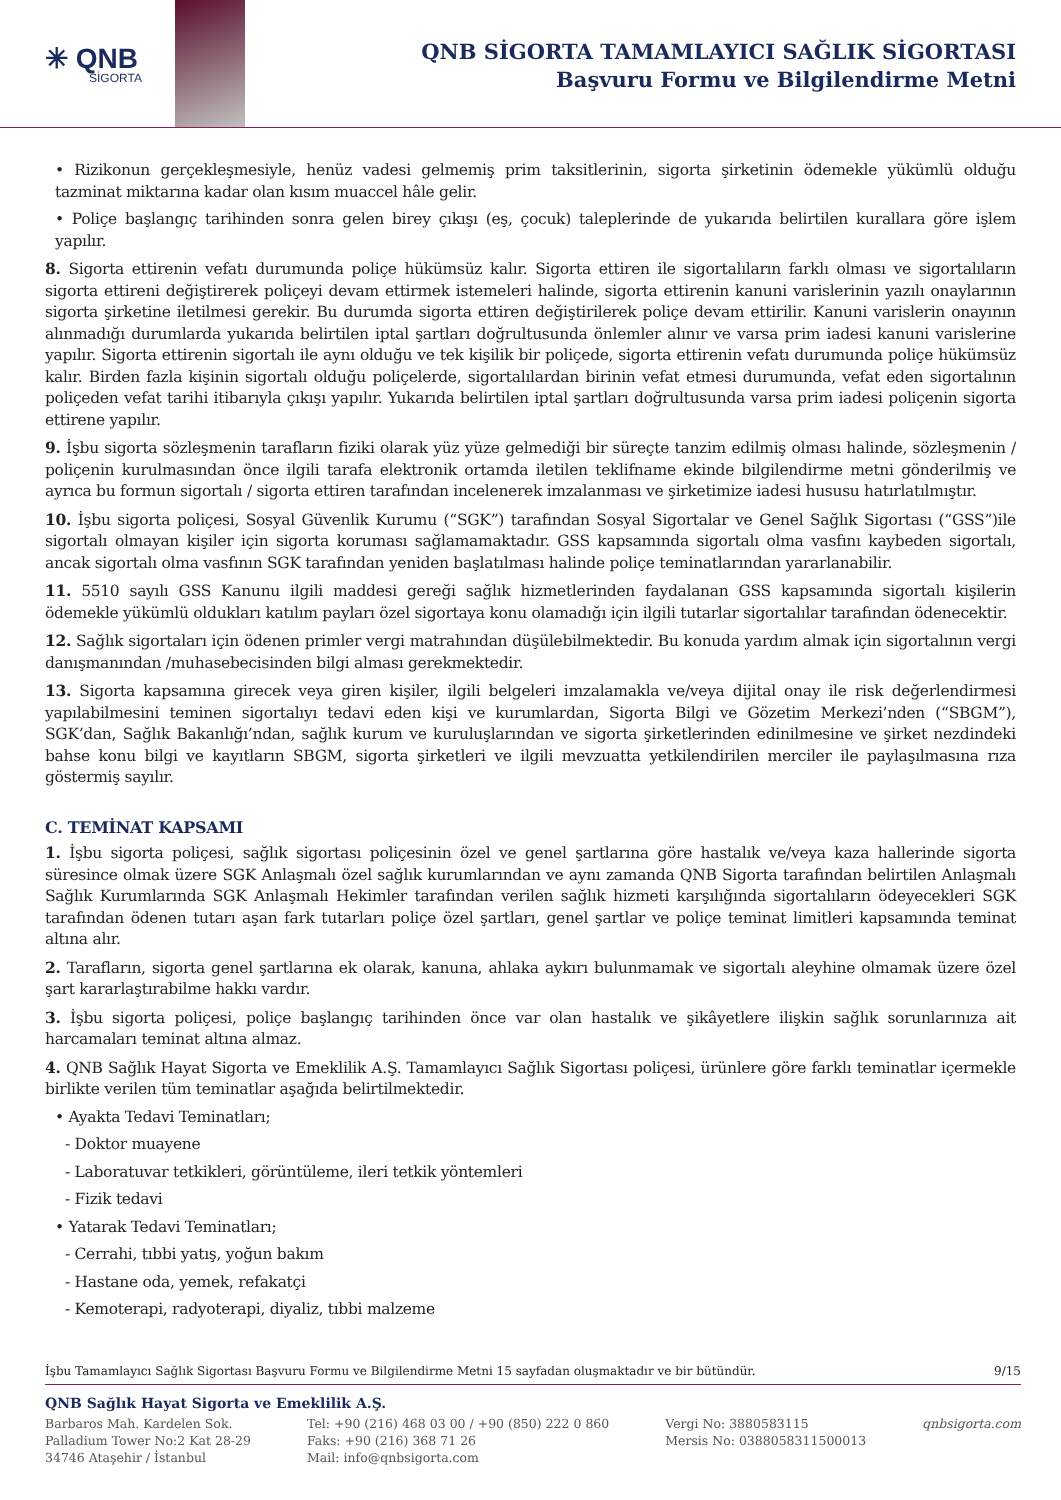✳ QNB
SİGORTA
QNB SİGORTA TAMAMLAYICI SAĞLIK SİGORTASI
Başvuru Formu ve Bilgilendirme Metni
• Rizikonun gerçekleşmesiyle, henüz vadesi gelmemiş prim taksitlerinin, sigorta şirketinin ödemekle yükümlü olduğu tazminat miktarına kadar olan kısım muaccel hâle gelir.
• Poliçe başlangıç tarihinden sonra gelen birey çıkışı (eş, çocuk) taleplerinde de yukarıda belirtilen kurallara göre işlem yapılır.
8. Sigorta ettirenin vefatı durumunda poliçe hükümsüz kalır. Sigorta ettiren ile sigortalıların farklı olması ve sigortalıların sigorta ettireni değiştirerek poliçeyi devam ettirmek istemeleri halinde, sigorta ettirenin kanuni varislerinin yazılı onaylarının sigorta şirketine iletilmesi gerekir. Bu durumda sigorta ettiren değiştirilerek poliçe devam ettirilir. Kanuni varislerin onayının alınmadığı durumlarda yukarıda belirtilen iptal şartları doğrultusunda önlemler alınır ve varsa prim iadesi kanuni varislerine yapılır. Sigorta ettirenin sigortalı ile aynı olduğu ve tek kişilik bir poliçede, sigorta ettirenin vefatı durumunda poliçe hükümsüz kalır. Birden fazla kişinin sigortalı olduğu poliçelerde, sigortalılardan birinin vefat etmesi durumunda, vefat eden sigortalının poliçeden vefat tarihi itibarıyla çıkışı yapılır. Yukarıda belirtilen iptal şartları doğrultusunda varsa prim iadesi poliçenin sigorta ettirene yapılır.
9. İşbu sigorta sözleşmenin tarafların fiziki olarak yüz yüze gelmediği bir süreçte tanzim edilmiş olması halinde, sözleşmenin / poliçenin kurulmasından önce ilgili tarafa elektronik ortamda iletilen teklifname ekinde bilgilendirme metni gönderilmiş ve ayrıca bu formun sigortalı / sigorta ettiren tarafından incelenerek imzalanması ve şirketimize iadesi hususu hatırlatılmıştır.
10. İşbu sigorta poliçesi, Sosyal Güvenlik Kurumu (“SGK”) tarafından Sosyal Sigortalar ve Genel Sağlık Sigortası (“GSS”)ile sigortalı olmayan kişiler için sigorta koruması sağlamamaktadır. GSS kapsamında sigortalı olma vasfını kaybeden sigortalı, ancak sigortalı olma vasfının SGK tarafından yeniden başlatılması halinde poliçe teminatlarından yararlanabilir.
11. 5510 sayılı GSS Kanunu ilgili maddesi gereği sağlık hizmetlerinden faydalanan GSS kapsamında sigortalı kişilerin ödemekle yükümlü oldukları katılım payları özel sigortaya konu olamadığı için ilgili tutarlar sigortalılar tarafından ödenecektir.
12. Sağlık sigortaları için ödenen primler vergi matrahından düşülebilmektedir. Bu konuda yardım almak için sigortalının vergi danışmanından /muhasebecisinden bilgi alması gerekmektedir.
13. Sigorta kapsamına girecek veya giren kişiler, ilgili belgeleri imzalamakla ve/veya dijital onay ile risk değerlendirmesi yapılabilmesini teminen sigortalıyı tedavi eden kişi ve kurumlardan, Sigorta Bilgi ve Gözetim Merkezi’nden (“SBGM”), SGK’dan, Sağlık Bakanlığı’ndan, sağlık kurum ve kuruluşlarından ve sigorta şirketlerinden edinilmesine ve şirket nezdindeki bahse konu bilgi ve kayıtların SBGM, sigorta şirketleri ve ilgili mevzuatta yetkilendirilen merciler ile paylaşılmasına rıza göstermiş sayılır.
C. TEMİNAT KAPSAMI
1. İşbu sigorta poliçesi, sağlık sigortası poliçesinin özel ve genel şartlarına göre hastalık ve/veya kaza hallerinde sigorta süresince olmak üzere SGK Anlaşmalı özel sağlık kurumlarından ve aynı zamanda QNB Sigorta tarafından belirtilen Anlaşmalı Sağlık Kurumlarında SGK Anlaşmalı Hekimler tarafından verilen sağlık hizmeti karşılığında sigortalıların ödeyecekleri SGK tarafından ödenen tutarı aşan fark tutarları poliçe özel şartları, genel şartlar ve poliçe teminat limitleri kapsamında teminat altına alır.
2. Tarafların, sigorta genel şartlarına ek olarak, kanuna, ahlaka aykırı bulunmamak ve sigortalı aleyhine olmamak üzere özel şart kararlaştırabilme hakkı vardır.
3. İşbu sigorta poliçesi, poliçe başlangıç tarihinden önce var olan hastalık ve şikâyetlere ilişkin sağlık sorunlarınıza ait harcamaları teminat altına almaz.
4. QNB Sağlık Hayat Sigorta ve Emeklilik A.Ş. Tamamlayıcı Sağlık Sigortası poliçesi, ürünlere göre farklı teminatlar içermekle birlikte verilen tüm teminatlar aşağıda belirtilmektedir.
• Ayakta Tedavi Teminatları;
- Doktor muayene
- Laboratuvar tetkikleri, görüntüleme, ileri tetkik yöntemleri
- Fizik tedavi
• Yatarak Tedavi Teminatları;
- Cerrahi, tıbbi yatış, yoğun bakım
- Hastane oda, yemek, refakatçi
- Kemoterapi, radyoterapi, diyaliz, tıbbi malzeme
İşbu Tamamlayıcı Sağlık Sigortası Başvuru Formu ve Bilgilendirme Metni 15 sayfadan oluşmaktadır ve bir bütündür. 9/15
QNB Sağlık Hayat Sigorta ve Emeklilik A.Ş.
Barbaros Mah. Kardelen Sok.
Palladium Tower No:2 Kat 28-29
34746 Ataşehir / İstanbul
Tel: +90 (216) 468 03 00 / +90 (850) 222 0 860
Faks: +90 (216) 368 71 26
Mail: info@qnbsigorta.com
Vergi No: 3880583115
Mersis No: 0388058311500013
qnbsigorta.com